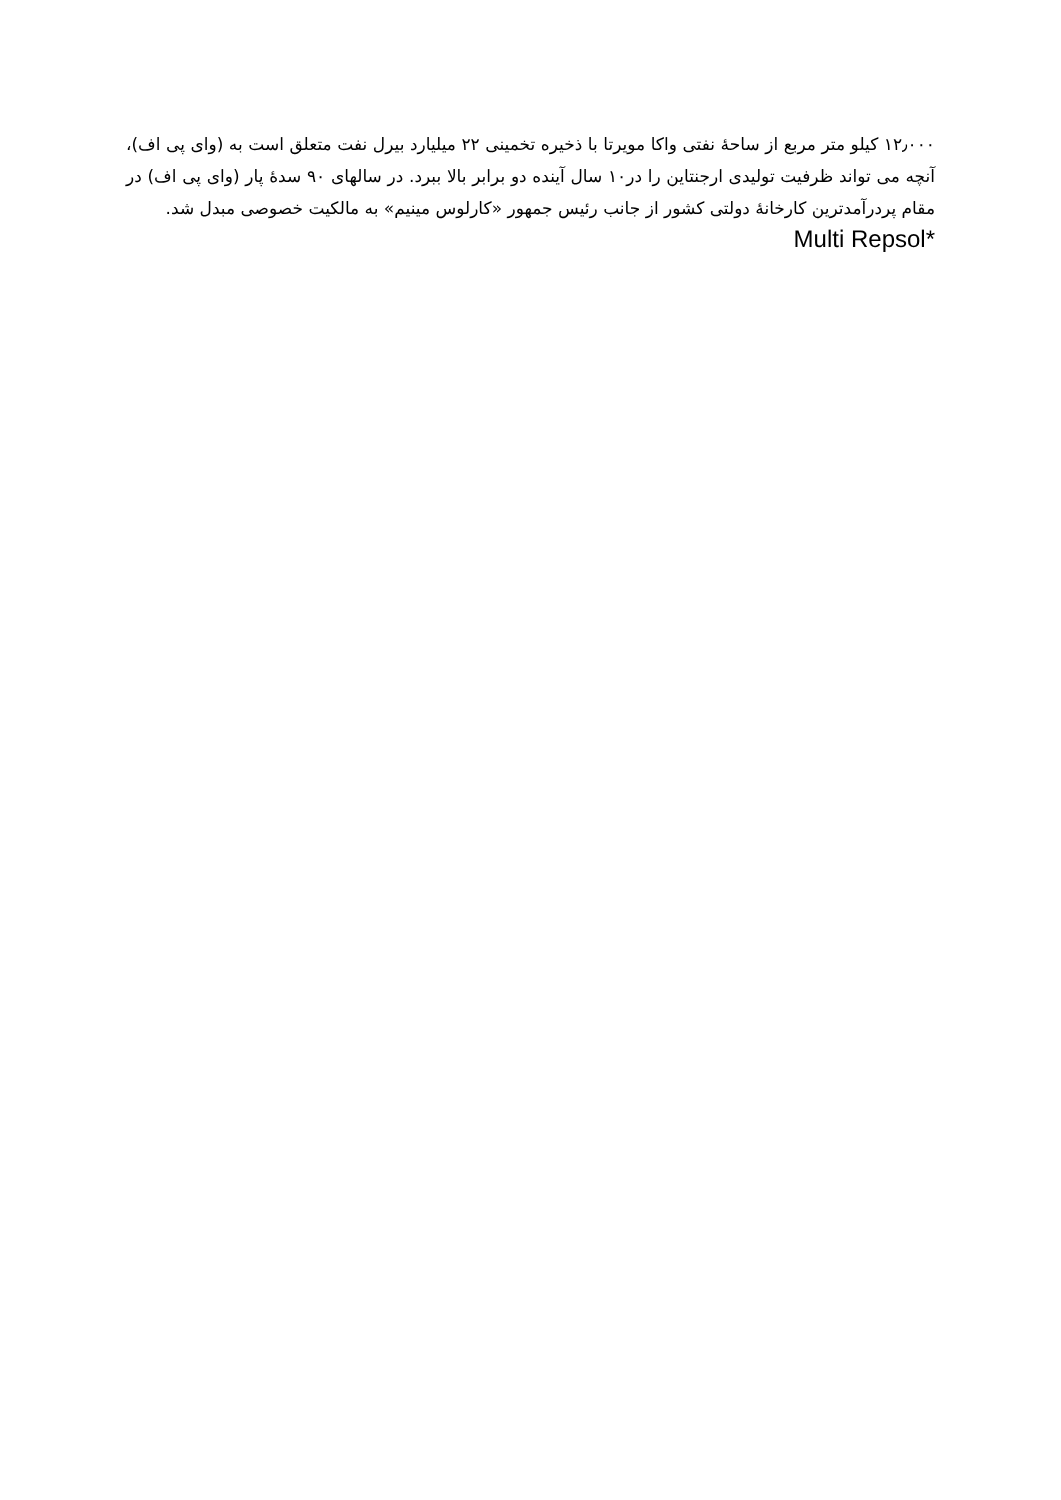۱۲٫۰۰۰ کیلو متر مربع از ساحهٔ نفتی واکا مویرتا با ذخیره تخمینی ۲۲ میلیارد بیرل نفت متعلق است به (وای پی اف)، آنچه می تواند ظرفیت تولیدی ارجنتاین را در۱۰ سال آینده دو برابر بالا ببرد. در سالهای ۹۰ سدهٔ پار (وای پی اف) در مقام پردرآمدترین کارخانهٔ دولتی کشور از جانب رئیس جمهور «کارلوس مینیم» به مالکیت خصوصی مبدل شد.
*Multi Repsol